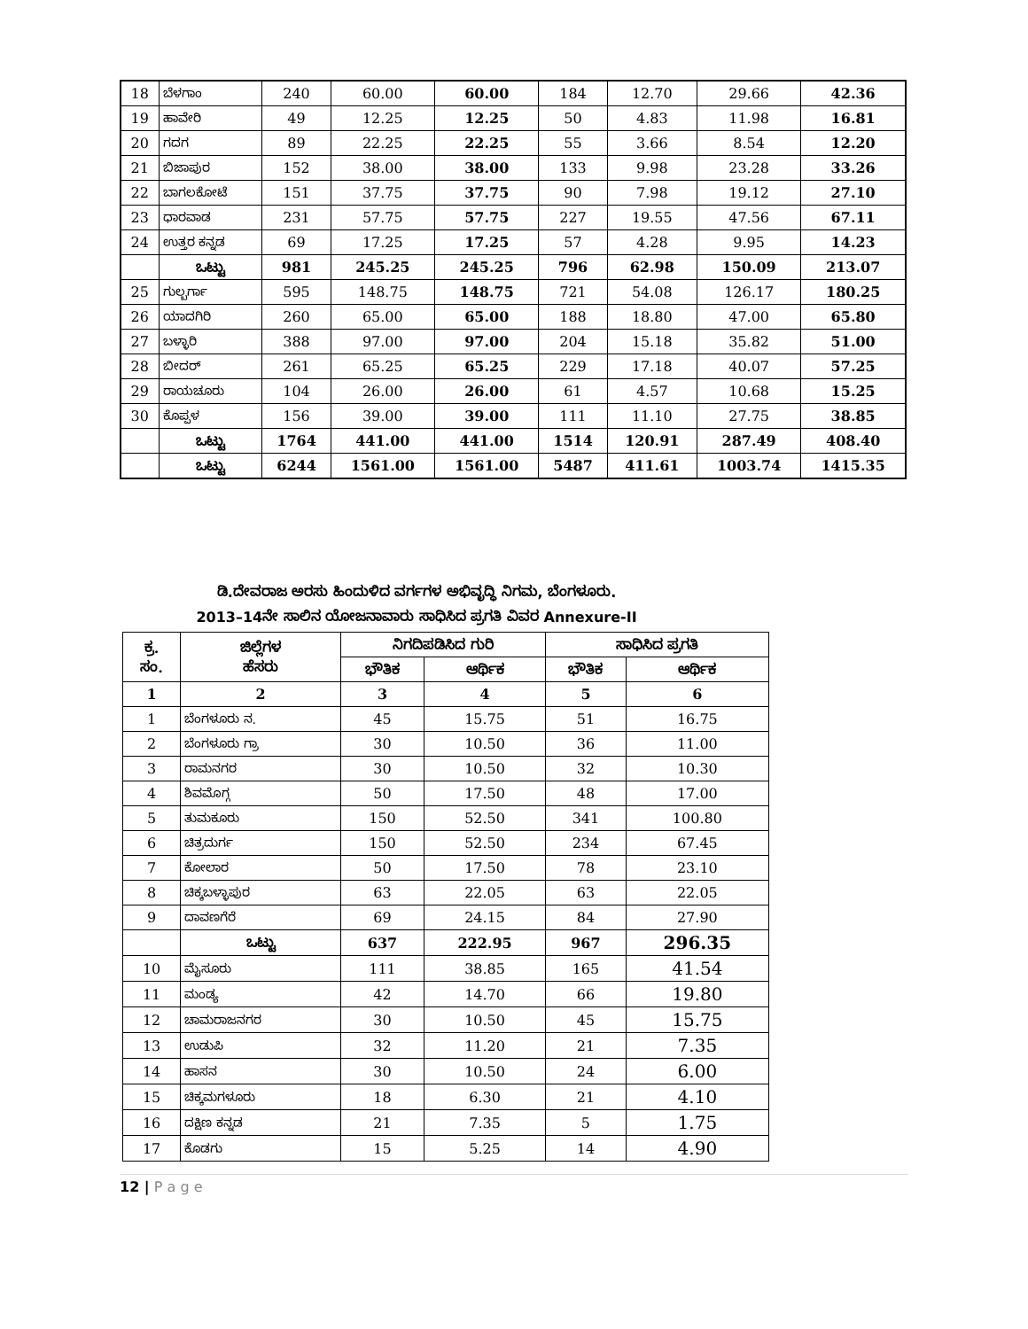| 18 | ಬೆಳಗಾಂ | 240 | 60.00 | 60.00 | 184 | 12.70 | 29.66 | 42.36 |
| 19 | ಹಾವೇರಿ | 49 | 12.25 | 12.25 | 50 | 4.83 | 11.98 | 16.81 |
| 20 | ಗದಗ | 89 | 22.25 | 22.25 | 55 | 3.66 | 8.54 | 12.20 |
| 21 | ಬಿಜಾಪುರ | 152 | 38.00 | 38.00 | 133 | 9.98 | 23.28 | 33.26 |
| 22 | ಬಾಗಲಕೋಟೆ | 151 | 37.75 | 37.75 | 90 | 7.98 | 19.12 | 27.10 |
| 23 | ಧಾರವಾಡ | 231 | 57.75 | 57.75 | 227 | 19.55 | 47.56 | 67.11 |
| 24 | ಉತ್ತರ ಕನ್ನಡ | 69 | 17.25 | 17.25 | 57 | 4.28 | 9.95 | 14.23 |
| | ಒಟ್ಟು | 981 | 245.25 | 245.25 | 796 | 62.98 | 150.09 | 213.07 |
| 25 | ಗುಲ್ಬರ್ಗಾ | 595 | 148.75 | 148.75 | 721 | 54.08 | 126.17 | 180.25 |
| 26 | ಯಾದಗಿರಿ | 260 | 65.00 | 65.00 | 188 | 18.80 | 47.00 | 65.80 |
| 27 | ಬಳ್ಳಾರಿ | 388 | 97.00 | 97.00 | 204 | 15.18 | 35.82 | 51.00 |
| 28 | ಬೀದರ್ | 261 | 65.25 | 65.25 | 229 | 17.18 | 40.07 | 57.25 |
| 29 | ರಾಯಚೂರು | 104 | 26.00 | 26.00 | 61 | 4.57 | 10.68 | 15.25 |
| 30 | ಕೊಪ್ಪಳ | 156 | 39.00 | 39.00 | 111 | 11.10 | 27.75 | 38.85 |
| | ಒಟ್ಟು | 1764 | 441.00 | 441.00 | 1514 | 120.91 | 287.49 | 408.40 |
| | ಒಟ್ಟು | 6244 | 1561.00 | 1561.00 | 5487 | 411.61 | 1003.74 | 1415.35 |
ಡಿ.ದೇವರಾಜ ಅರಸು ಹಿಂದುಳಿದ ವರ್ಗಗಳ ಅಭಿವೃದ್ಧಿ ನಿಗಮ, ಬೆಂಗಳೂರು.
2013–14ನೇ ಸಾಲಿನ ಯೋಜನಾವಾರು ಸಾಧಿಸಿದ ಪ್ರಗತಿ ವಿವರ Annexure-II
| ಕ್ರ. ಸಂ. | ಜಿಲ್ಲೆಗಳ ಹೆಸರು | ನಿಗದಿಪಡಿಸಿದ ಗುರಿ | | ಸಾಧಿಸಿದ ಪ್ರಗತಿ | |
| --- | --- | --- | --- | --- | --- |
| | | ಭೌತಿಕ | ಆರ್ಥಿಕ | ಭೌತಿಕ | ಆರ್ಥಿಕ |
| 1 | 2 | 3 | 4 | 5 | 6 |
| 1 | ಬೆಂಗಳೂರು ನ. | 45 | 15.75 | 51 | 16.75 |
| 2 | ಬೆಂಗಳೂರು ಗ್ರಾ | 30 | 10.50 | 36 | 11.00 |
| 3 | ರಾಮನಗರ | 30 | 10.50 | 32 | 10.30 |
| 4 | ಶಿವಮೊಗ್ಗ | 50 | 17.50 | 48 | 17.00 |
| 5 | ತುಮಕೂರು | 150 | 52.50 | 341 | 100.80 |
| 6 | ಚಿತ್ರದುರ್ಗ | 150 | 52.50 | 234 | 67.45 |
| 7 | ಕೋಲಾರ | 50 | 17.50 | 78 | 23.10 |
| 8 | ಚಿಕ್ಕಬಳ್ಳಾಪುರ | 63 | 22.05 | 63 | 22.05 |
| 9 | ದಾವಣಗೆರೆ | 69 | 24.15 | 84 | 27.90 |
| | ಒಟ್ಟು | 637 | 222.95 | 967 | 296.35 |
| 10 | ಮೈಸೂರು | 111 | 38.85 | 165 | 41.54 |
| 11 | ಮಂಡ್ಯ | 42 | 14.70 | 66 | 19.80 |
| 12 | ಚಾಮರಾಜನಗರ | 30 | 10.50 | 45 | 15.75 |
| 13 | ಉಡುಪಿ | 32 | 11.20 | 21 | 7.35 |
| 14 | ಹಾಸನ | 30 | 10.50 | 24 | 6.00 |
| 15 | ಚಿಕ್ಕಮಗಳೂರು | 18 | 6.30 | 21 | 4.10 |
| 16 | ದಕ್ಷಿಣ ಕನ್ನಡ | 21 | 7.35 | 5 | 1.75 |
| 17 | ಕೊಡಗು | 15 | 5.25 | 14 | 4.90 |
12 | P a g e